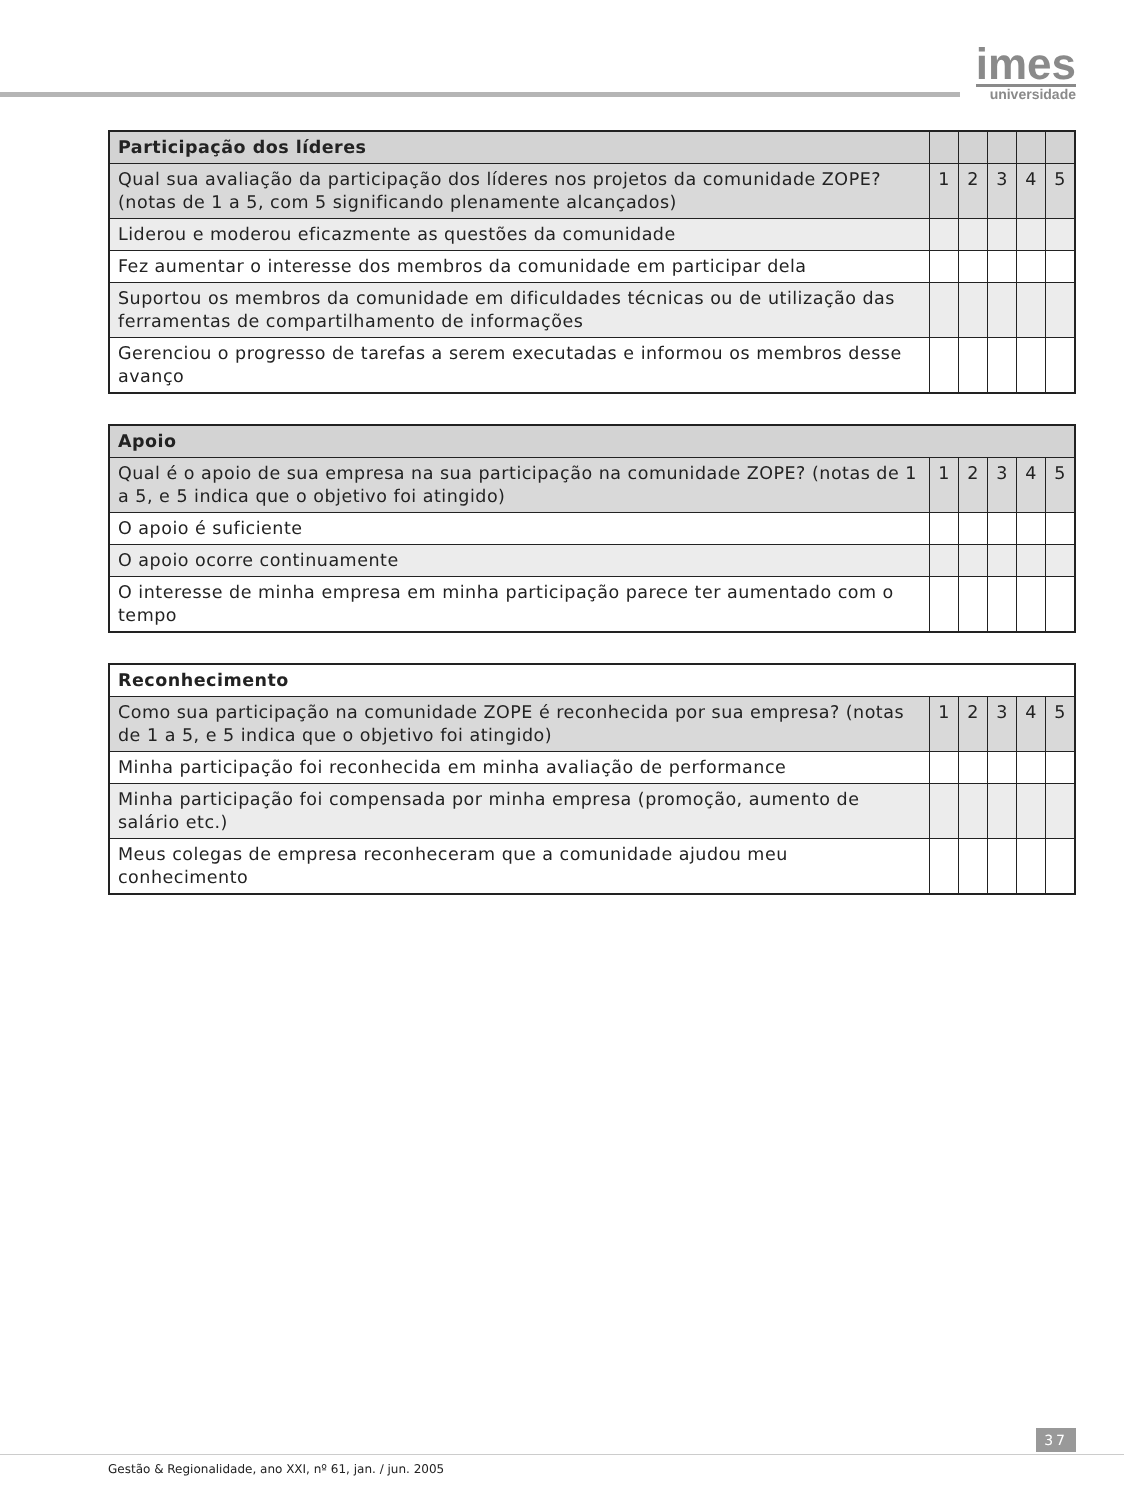imes
universidade
| Participação dos líderes | | | | | |
| --- | --- | --- | --- | --- | --- |
| Qual sua avaliação da participação dos líderes nos projetos da comunidade ZOPE? (notas de 1 a 5, com 5 significando plenamente alcançados) | 1 | 2 | 3 | 4 | 5 |
| Liderou e moderou eficazmente as questões da comunidade | | | | | |
| Fez aumentar o interesse dos membros da comunidade em participar dela | | | | | |
| Suportou os membros da comunidade em dificuldades técnicas ou de utilização das ferramentas de compartilhamento de informações | | | | | |
| Gerenciou o progresso de tarefas a serem executadas e informou os membros desse avanço | | | | | |
| Apoio | | | | | |
| --- | --- | --- | --- | --- | --- |
| Qual é o apoio de sua empresa na sua participação na comunidade ZOPE? (notas de 1 a 5, e 5 indica que o objetivo foi atingido) | 1 | 2 | 3 | 4 | 5 |
| O apoio é suficiente | | | | | |
| O apoio ocorre continuamente | | | | | |
| O interesse de minha empresa em minha participação parece ter aumentado com o tempo | | | | | |
| Reconhecimento | | | | | |
| --- | --- | --- | --- | --- | --- |
| Como sua participação na comunidade ZOPE é reconhecida por sua empresa? (notas de 1 a 5, e 5 indica que o objetivo foi atingido) | 1 | 2 | 3 | 4 | 5 |
| Minha participação foi reconhecida em minha avaliação de performance | | | | | |
| Minha participação foi compensada por minha empresa (promoção, aumento de salário etc.) | | | | | |
| Meus colegas de empresa reconheceram que a comunidade ajudou meu conhecimento | | | | | |
37
Gestão & Regionalidade, ano XXI, nº 61, jan. / jun. 2005